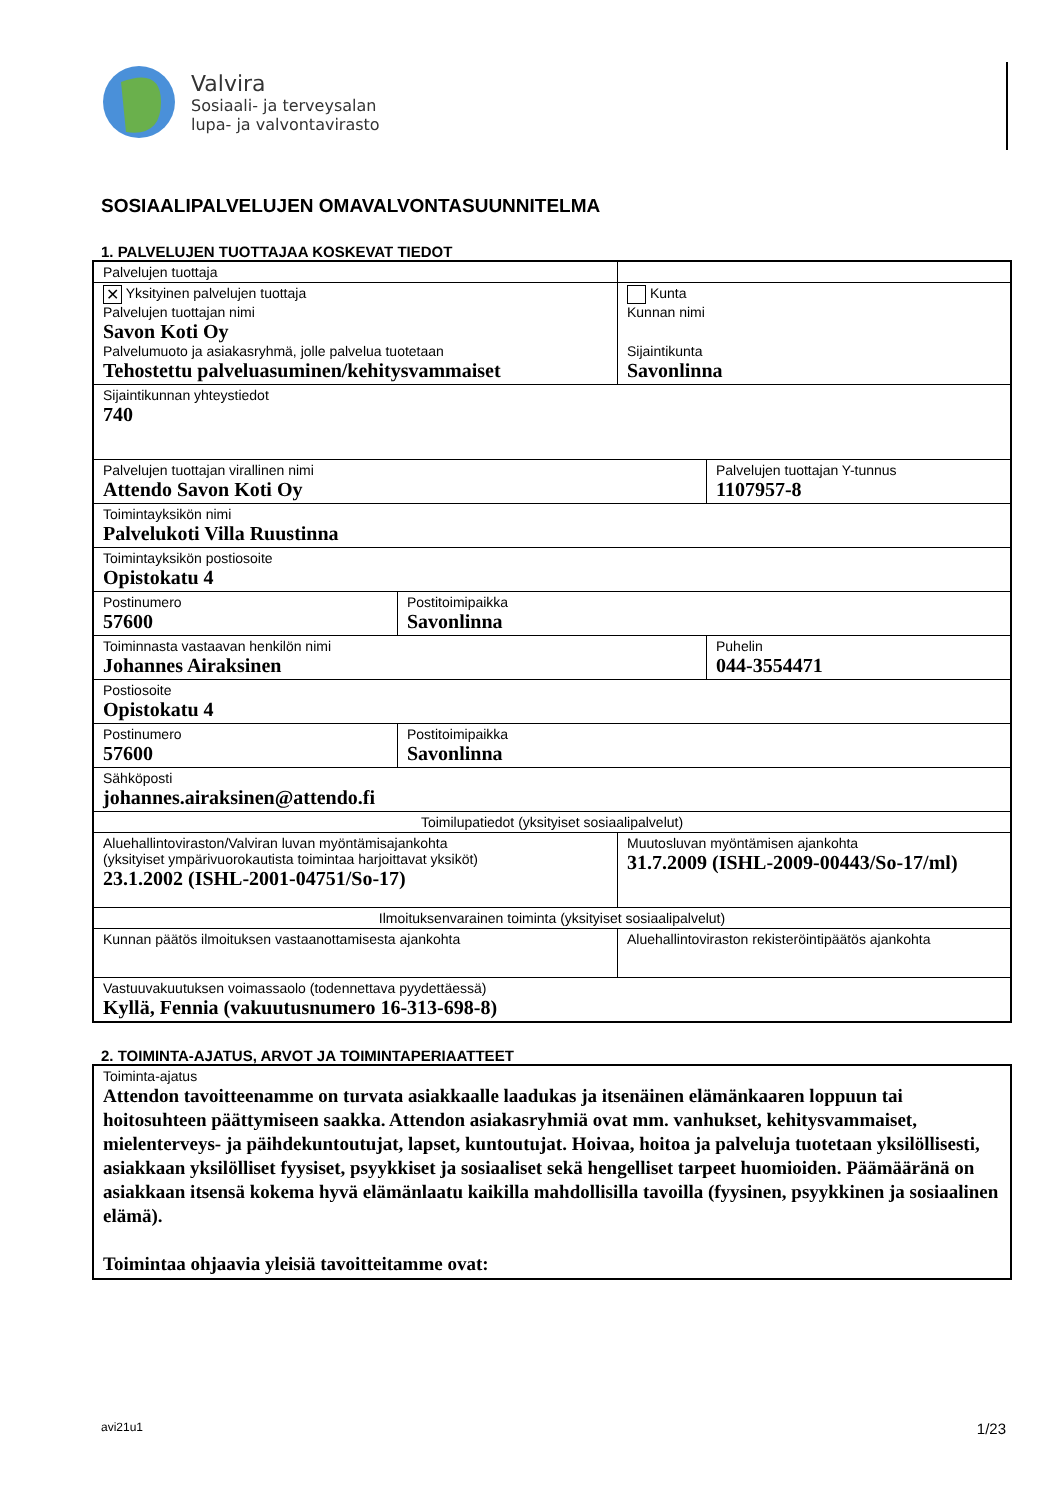Valvira
Sosiaali- ja terveysalan
lupa- ja valvontavirasto
SOSIAALIPALVELUJEN OMAVALVONTASUUNNITELMA
1. PALVELUJEN TUOTTAJAA KOSKEVAT TIEDOT
| Palvelujen tuottaja | | | |
| ✕ Yksityinen palvelujen tuottaja Palvelujen tuottajan nimi Savon Koti Oy Palvelumuoto ja asiakasryhmä, jolle palvelua tuotetaan Tehostettu palveluasuminen/kehitysvammaiset | | Kunta Kunnan nimi Sijaintikunta Savonlinna | |
| Sijaintikunnan yhteystiedot 740 | | | |
| Palvelujen tuottajan virallinen nimi Attendo Savon Koti Oy | | | Palvelujen tuottajan Y-tunnus 1107957-8 |
| Toimintayksikön nimi Palvelukoti Villa Ruustinna | | | |
| Toimintayksikön postiosoite Opistokatu 4 | | | |
| Postinumero 57600 | Postitoimipaikka Savonlinna | | |
| Toiminnasta vastaavan henkilön nimi Johannes Airaksinen | | | Puhelin 044-3554471 |
| Postiosoite Opistokatu 4 | | | |
| Postinumero 57600 | Postitoimipaikka Savonlinna | | |
| Sähköposti johannes.airaksinen@attendo.fi | | | |
| Toimilupatiedot (yksityiset sosiaalipalvelut) | | | |
| Aluehallintoviraston/Valviran luvan myöntämisajankohta (yksityiset ympärivuorokautista toimintaa harjoittavat yksiköt) 23.1.2002 (ISHL-2001-04751/So-17) | | Muutosluvan myöntämisen ajankohta 31.7.2009 (ISHL-2009-00443/So-17/ml) | |
| Ilmoituksenvarainen toiminta (yksityiset sosiaalipalvelut) | | | |
| Kunnan päätös ilmoituksen vastaanottamisesta ajankohta | | Aluehallintoviraston rekisteröintipäätös ajankohta | |
| Vastuuvakuutuksen voimassaolo (todennettava pyydettäessä) Kyllä, Fennia (vakuutusnumero 16-313-698-8) | | | |
2. TOIMINTA-AJATUS, ARVOT JA TOIMINTAPERIAATTEET
| Toiminta-ajatus Attendon tavoitteenamme on turvata asiakkaalle laadukas ja itsenäinen elämänkaaren loppuun tai hoitosuhteen päättymiseen saakka. Attendon asiakasryhmiä ovat mm. vanhukset, kehitysvammaiset, mielenterveys- ja päihdekuntoutujat, lapset, kuntoutujat. Hoivaa, hoitoa ja palveluja tuotetaan yksilöllisesti, asiakkaan yksilölliset fyysiset, psyykkiset ja sosiaaliset sekä hengelliset tarpeet huomioiden. Päämääränä on asiakkaan itsensä kokema hyvä elämänlaatu kaikilla mahdollisilla tavoilla (fyysinen, psyykkinen ja sosiaalinen elämä). Toimintaa ohjaavia yleisiä tavoitteitamme ovat: |
avi21u1 1/23